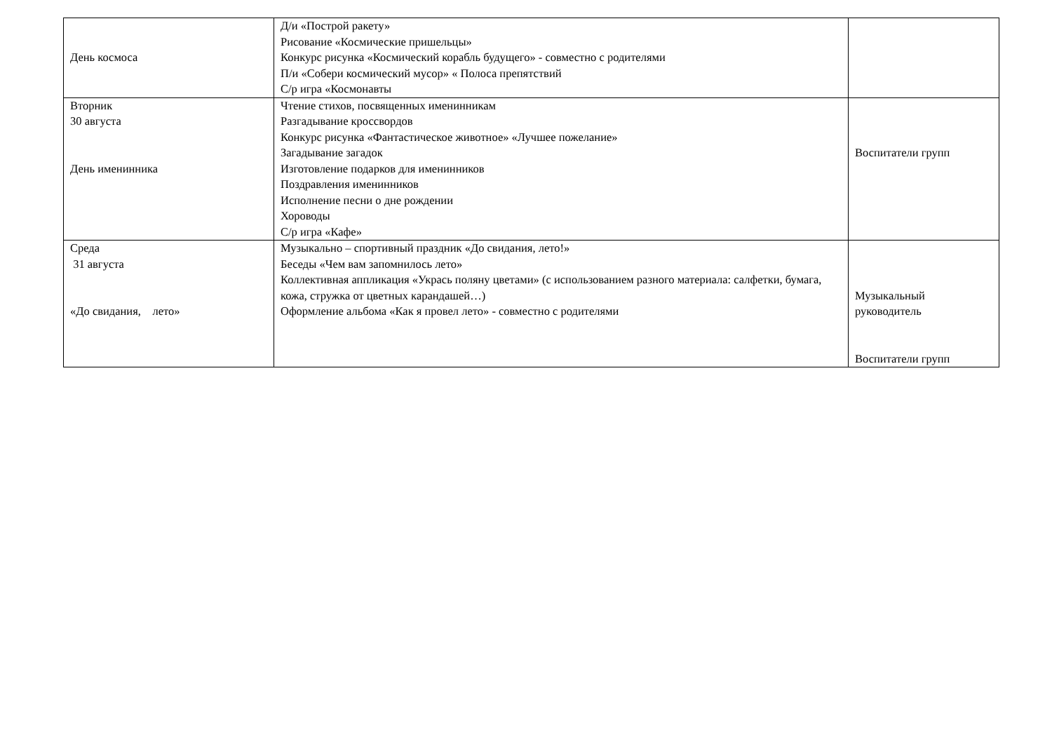| День космоса | Д/и «Построй ракету» Рисование «Космические пришельцы» Конкурс рисунка «Космический корабль будущего» - совместно с родителями П/и «Собери космический мусор» « Полоса препятствий С/р игра «Космонавты | |
| Вторник 30 августа День именинника | Чтение стихов, посвященных именинникам Разгадывание кроссвордов Конкурс рисунка «Фантастическое животное» «Лучшее пожелание» Загадывание загадок Изготовление подарков для именинников Поздравления именинников Исполнение песни о дне рождении Хороводы С/р игра «Кафе» | Воспитатели групп |
| Среда 31 августа «До свидания, лето» | Музыкально – спортивный праздник «До свидания, лето!» Беседы «Чем вам запомнилось лето» Коллективная аппликация «Укрась поляну цветами» (с использованием разного материала: салфетки, бумага, кожа, стружка от цветных карандашей…) Оформление альбома «Как я провел лето» - совместно с родителями | Музыкальный руководитель Воспитатели групп |